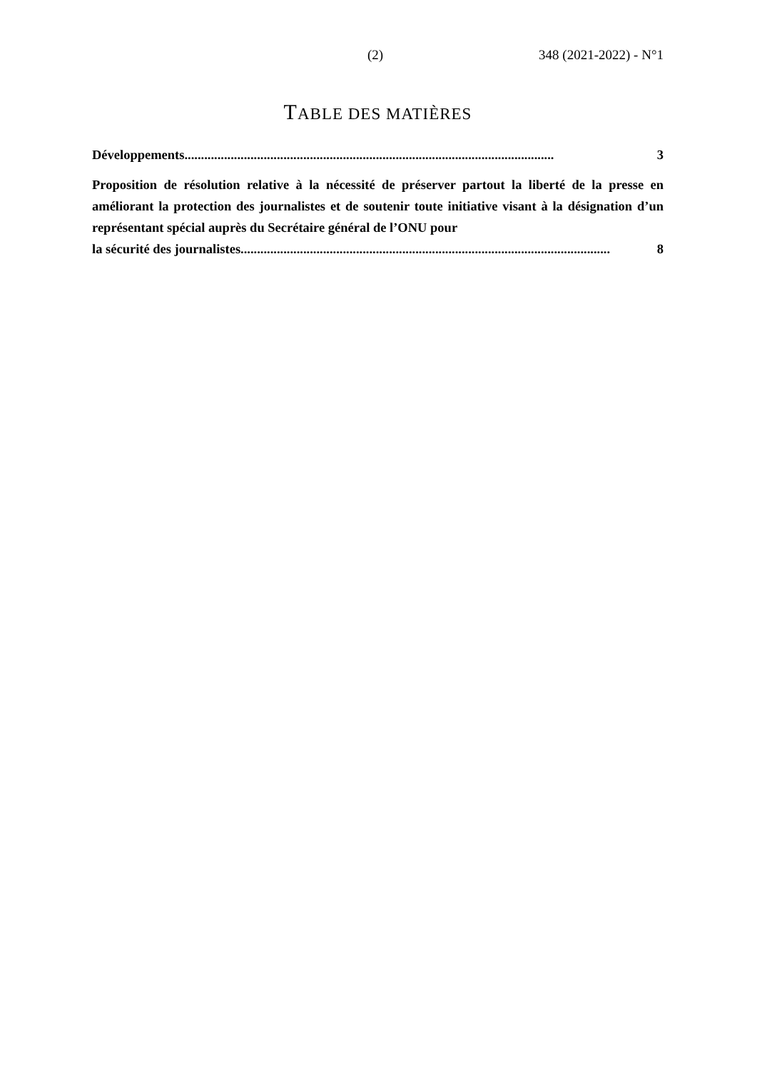(2) 348 (2021-2022) - N°1
TABLE DES MATIÈRES
Développements................................................................................................................ 3
Proposition de résolution relative à la nécessité de préserver partout la liberté de la presse en améliorant la protection des journalistes et de soutenir toute initiative visant à la désignation d’un représentant spécial auprès du Secrétaire général de l’ONU pour
la sécurité des journalistes................................................................................................................ 8